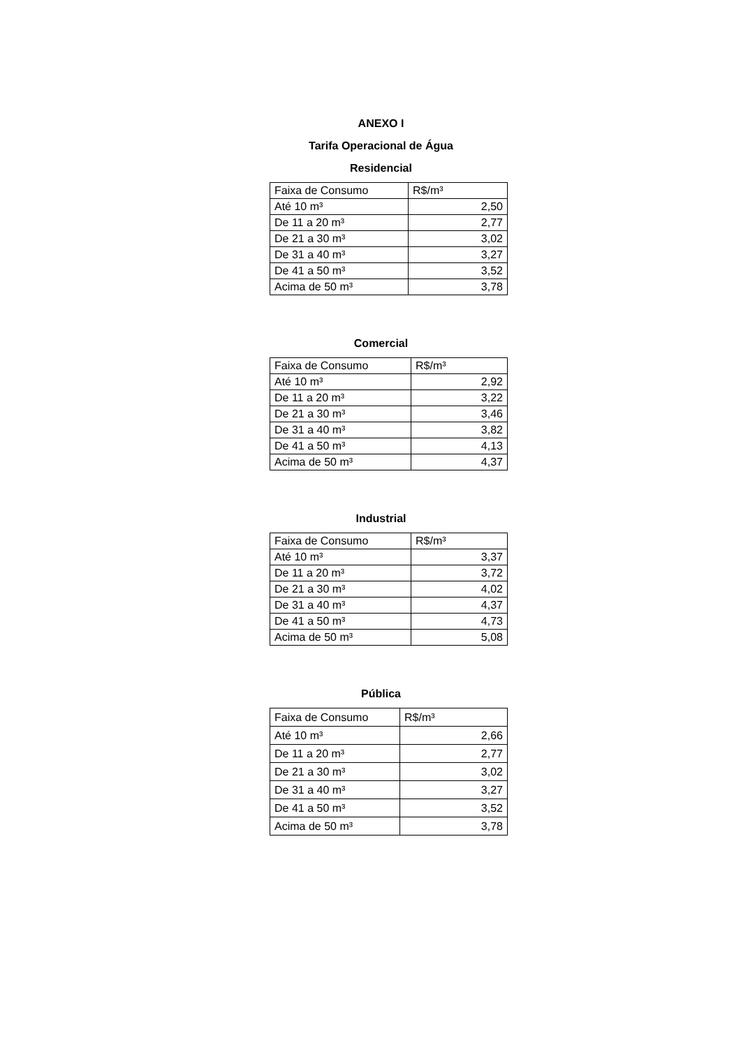ANEXO I
Tarifa Operacional de Água
Residencial
| Faixa de Consumo | R$/m³ |
| Até 10 m³ | 2,50 |
| De 11 a 20 m³ | 2,77 |
| De 21 a 30 m³ | 3,02 |
| De 31 a 40 m³ | 3,27 |
| De 41 a 50 m³ | 3,52 |
| Acima de 50 m³ | 3,78 |
Comercial
| Faixa de Consumo | R$/m³ |
| Até 10 m³ | 2,92 |
| De 11 a 20 m³ | 3,22 |
| De 21 a 30 m³ | 3,46 |
| De 31 a 40 m³ | 3,82 |
| De 41 a 50 m³ | 4,13 |
| Acima de 50 m³ | 4,37 |
Industrial
| Faixa de Consumo | R$/m³ |
| Até 10 m³ | 3,37 |
| De 11 a 20 m³ | 3,72 |
| De 21 a 30 m³ | 4,02 |
| De 31 a 40 m³ | 4,37 |
| De 41 a 50 m³ | 4,73 |
| Acima de 50 m³ | 5,08 |
Pública
| Faixa de Consumo | R$/m³ |
| Até 10 m³ | 2,66 |
| De 11 a 20 m³ | 2,77 |
| De 21 a 30 m³ | 3,02 |
| De 31 a 40 m³ | 3,27 |
| De 41 a 50 m³ | 3,52 |
| Acima de 50 m³ | 3,78 |